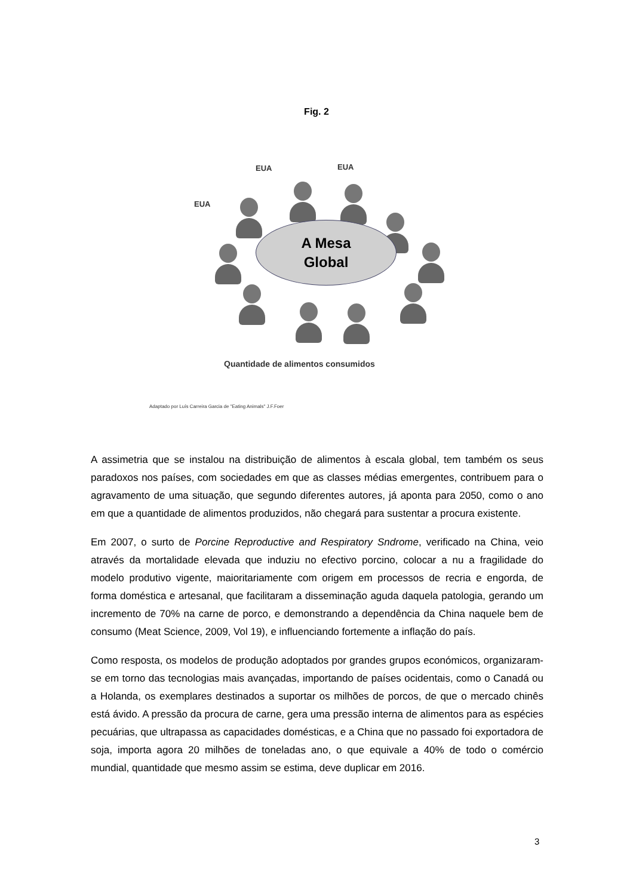Fig. 2
EUA EUA
EUA
A Mesa
Global
Quantidade de alimentos consumidos
Adaptado por Luís Carreira Garcia de "Eating Animals" J.F.Foer
A assimetria que se instalou na distribuição de alimentos à escala global, tem também os seus paradoxos nos países, com sociedades em que as classes médias emergentes, contribuem para o agravamento de uma situação, que segundo diferentes autores, já aponta para 2050, como o ano em que a quantidade de alimentos produzidos, não chegará para sustentar a procura existente.
Em 2007, o surto de Porcine Reproductive and Respiratory Sndrome, verificado na China, veio através da mortalidade elevada que induziu no efectivo porcino, colocar a nu a fragilidade do modelo produtivo vigente, maioritariamente com origem em processos de recria e engorda, de forma doméstica e artesanal, que facilitaram a disseminação aguda daquela patologia, gerando um incremento de 70% na carne de porco, e demonstrando a dependência da China naquele bem de consumo (Meat Science, 2009, Vol 19), e influenciando fortemente a inflação do país.
Como resposta, os modelos de produção adoptados por grandes grupos económicos, organizaram-se em torno das tecnologias mais avançadas, importando de países ocidentais, como o Canadá ou a Holanda, os exemplares destinados a suportar os milhões de porcos, de que o mercado chinês está ávido. A pressão da procura de carne, gera uma pressão interna de alimentos para as espécies pecuárias, que ultrapassa as capacidades domésticas, e a China que no passado foi exportadora de soja, importa agora 20 milhões de toneladas ano, o que equivale a 40% de todo o comércio mundial, quantidade que mesmo assim se estima, deve duplicar em 2016.
3